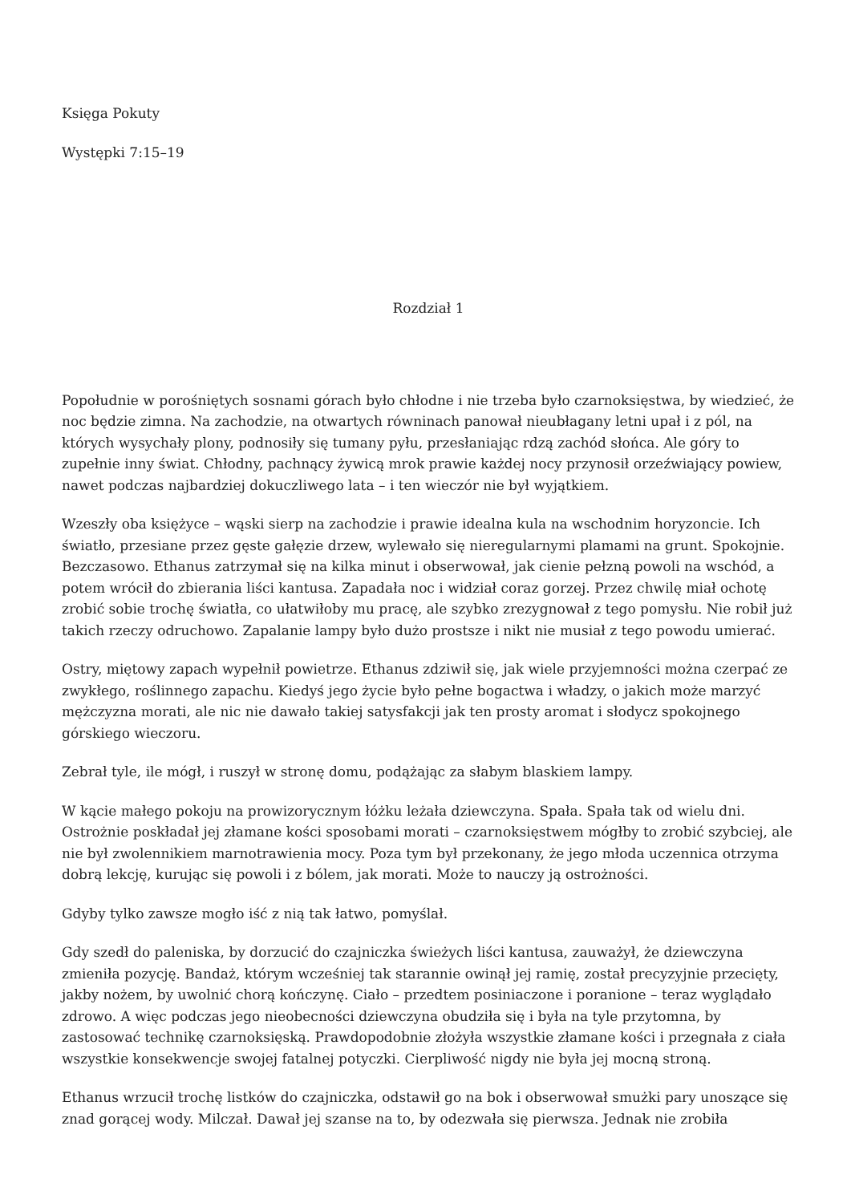Księga Pokuty
Występki 7:15–19
Rozdział 1
Popołudnie w porośniętych sosnami górach było chłodne i nie trzeba było czarnoksięstwa, by wiedzieć, że noc będzie zimna. Na zachodzie, na otwartych równinach panował nieubłagany letni upał i z pól, na których wysychały plony, podnosiły się tumany pyłu, przesłaniając rdzą zachód słońca. Ale góry to zupełnie inny świat. Chłodny, pachnący żywicą mrok prawie każdej nocy przynosił orzeźwiający powiew, nawet podczas najbardziej dokuczliwego lata – i ten wieczór nie był wyjątkiem.
Wzeszły oba księżyce – wąski sierp na zachodzie i prawie idealna kula na wschodnim horyzoncie. Ich światło, przesiane przez gęste gałęzie drzew, wylewało się nieregularnymi plamami na grunt. Spokojnie. Bezczasowo. Ethanus zatrzymał się na kilka minut i obserwował, jak cienie pełzną powoli na wschód, a potem wrócił do zbierania liści kantusa. Zapadała noc i widział coraz gorzej. Przez chwilę miał ochotę zrobić sobie trochę światła, co ułatwiłoby mu pracę, ale szybko zrezygnował z tego pomysłu. Nie robił już takich rzeczy odruchowo. Zapalanie lampy było dużo prostsze i nikt nie musiał z tego powodu umierać.
Ostry, miętowy zapach wypełnił powietrze. Ethanus zdziwił się, jak wiele przyjemności można czerpać ze zwykłego, roślinnego zapachu. Kiedyś jego życie było pełne bogactwa i władzy, o jakich może marzyć mężczyzna morati, ale nic nie dawało takiej satysfakcji jak ten prosty aromat i słodycz spokojnego górskiego wieczoru.
Zebrał tyle, ile mógł, i ruszył w stronę domu, podążając za słabym blaskiem lampy.
W kącie małego pokoju na prowizorycznym łóżku leżała dziewczyna. Spała. Spała tak od wielu dni. Ostrożnie poskładał jej złamane kości sposobami morati – czarnoksięstwem mógłby to zrobić szybciej, ale nie był zwolennikiem marnotrawienia mocy. Poza tym był przekonany, że jego młoda uczennica otrzyma dobrą lekcję, kurując się powoli i z bólem, jak morati. Może to nauczy ją ostrożności.
Gdyby tylko zawsze mogło iść z nią tak łatwo, pomyślał.
Gdy szedł do paleniska, by dorzucić do czajniczka świeżych liści kantusa, zauważył, że dziewczyna zmieniła pozycję. Bandaż, którym wcześniej tak starannie owinął jej ramię, został precyzyjnie przecięty, jakby nożem, by uwolnić chorą kończynę. Ciało – przedtem posiniaczone i poranione – teraz wyglądało zdrowo. A więc podczas jego nieobecności dziewczyna obudziła się i była na tyle przytomna, by zastosować technikę czarnoksięską. Prawdopodobnie złożyła wszystkie złamane kości i przegnała z ciała wszystkie konsekwencje swojej fatalnej potyczki. Cierpliwość nigdy nie była jej mocną stroną.
Ethanus wrzucił trochę listków do czajniczka, odstawił go na bok i obserwował smużki pary unoszące się znad gorącej wody. Milczał. Dawał jej szanse na to, by odezwała się pierwsza. Jednak nie zrobiła